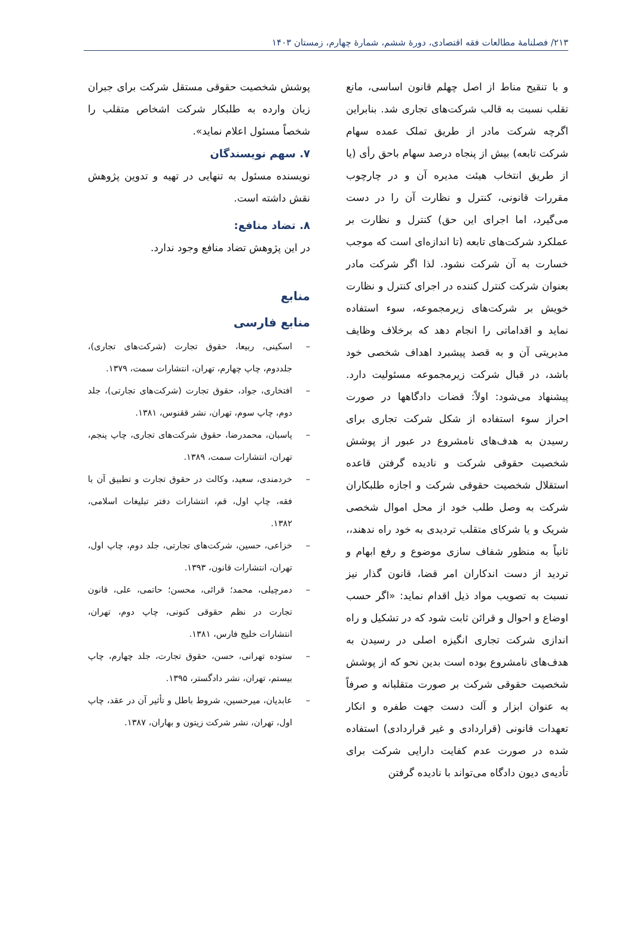۲۱۳/ فصلنامۀ مطالعات فقه اقتصادی، دورۀ ششم، شمارۀ چهارم، زمستان ۱۴۰۳
و با تنقیح مناط از اصل چهلم قانون اساسی، مانع تقلب نسبت به قالب شرکت‌های تجاری شد. بنابراین اگرچه شرکت مادر از طریق تملک عمده سهام شرکت تابعه) بیش از پنجاه درصد سهام باحق رأی (یا از طریق انتخاب هیئت مدیره آن و در چارچوب مقررات قانونی، کنترل و نظارت آن را در دست می‌گیرد، اما اجرای این حق) کنترل و نظارت بر عملکرد شرکت‌های تابعه (تا اندازه‌ای است که موجب خسارت به آن شرکت نشود. لذا اگر شرکت مادر بعنوان شرکت کنترل کننده در اجرای کنترل و نظارت خویش بر شرکت‌های زیرمجموعه، سوء استفاده نماید و اقداماتی را انجام دهد که برخلاف وظایف مدیریتی آن و به قصد پیشبرد اهداف شخصی خود باشد، در قبال شرکت زیرمجموعه مسئولیت دارد. پیشنهاد می‌شود: اولاً: قضات دادگاهها در صورت احراز سوء استفاده از شکل شرکت تجاری برای رسیدن به هدف‌های نامشروع در عبور از پوشش شخصیت حقوقی شرکت و نادیده گرفتن قاعده استقلال شخصیت حقوقی شرکت و اجازه طلبکاران شرکت به وصل طلب خود از محل اموال شخصی شریک و یا شرکای متقلب تردیدی به خود راه ندهند،، ثانیاً به منظور شفاف سازی موضوع و رفع ابهام و تردید از دست اندکاران امر قضا، قانون گذار نیز نسبت به تصویب مواد ذیل اقدام نماید: «اگر حسب اوضاع و احوال و قرائن ثابت شود که در تشکیل و راه اندازی شرکت تجاری انگیزه اصلی در رسیدن به هدف‌های نامشروع بوده است بدین نحو که از پوشش شخصیت حقوقی شرکت بر صورت متقلبانه و صرفاً به عنوان ابزار و آلت دست جهت طفره و انکار تعهدات قانونی (قراردادی و غیر قراردادی) استفاده شده در صورت عدم کفایت دارایی شرکت برای تأدیه‌ی دیون دادگاه می‌تواند با نادیده گرفتن
پوشش شخصیت حقوقی مستقل شرکت برای جبران زیان وارده به طلبکار شرکت اشخاص متقلب را شخصاً مسئول اعلام نماید».
۷. سهم نویسندگان
نویسنده مسئول به تنهایی در تهیه و تدوین پژوهش نقش داشته است.
۸. تضاد منافع:
در این پژوهش تضاد منافع وجود ندارد.
منابع
منابع فارسی
– اسکینی، ربیعا، حقوق تجارت (شرکت‌های تجاری)، جلددوم، چاپ چهارم، تهران، انتشارات سمت، ۱۳۷۹.
– افتخاری، جواد، حقوق تجارت (شرکت‌های تجارتی)، جلد دوم، چاپ سوم، تهران، نشر ققنوس، ۱۳۸۱.
– پاسبان، محمدرضا، حقوق شرکت‌های تجاری، چاپ پنجم، تهران، انتشارات سمت، ۱۳۸۹.
– خردمندی، سعید، وکالت در حقوق تجارت و تطبیق آن با فقه، چاپ اول، قم، انتشارات دفتر تبلیغات اسلامی، ۱۳۸۲.
– خزاعی، حسین، شرکت‌های تجارتی، جلد دوم، چاپ اول، تهران، انتشارات قانون، ۱۳۹۳.
– دمرچیلی، محمد؛ قرائی، محسن؛ حاتمی، علی، قانون تجارت در نظم حقوقی کنونی، چاپ دوم، تهران، انتشارات خلیج فارس، ۱۳۸۱.
– ستوده تهرانی، حسن، حقوق تجارت، جلد چهارم، چاپ بیستم، تهران، نشر دادگستر، ۱۳۹۵.
– عابدیان، میرحسین، شروط باطل و تأثیر آن در عقد، چاپ اول، تهران، نشر شرکت زیتون و بهاران، ۱۳۸۷.